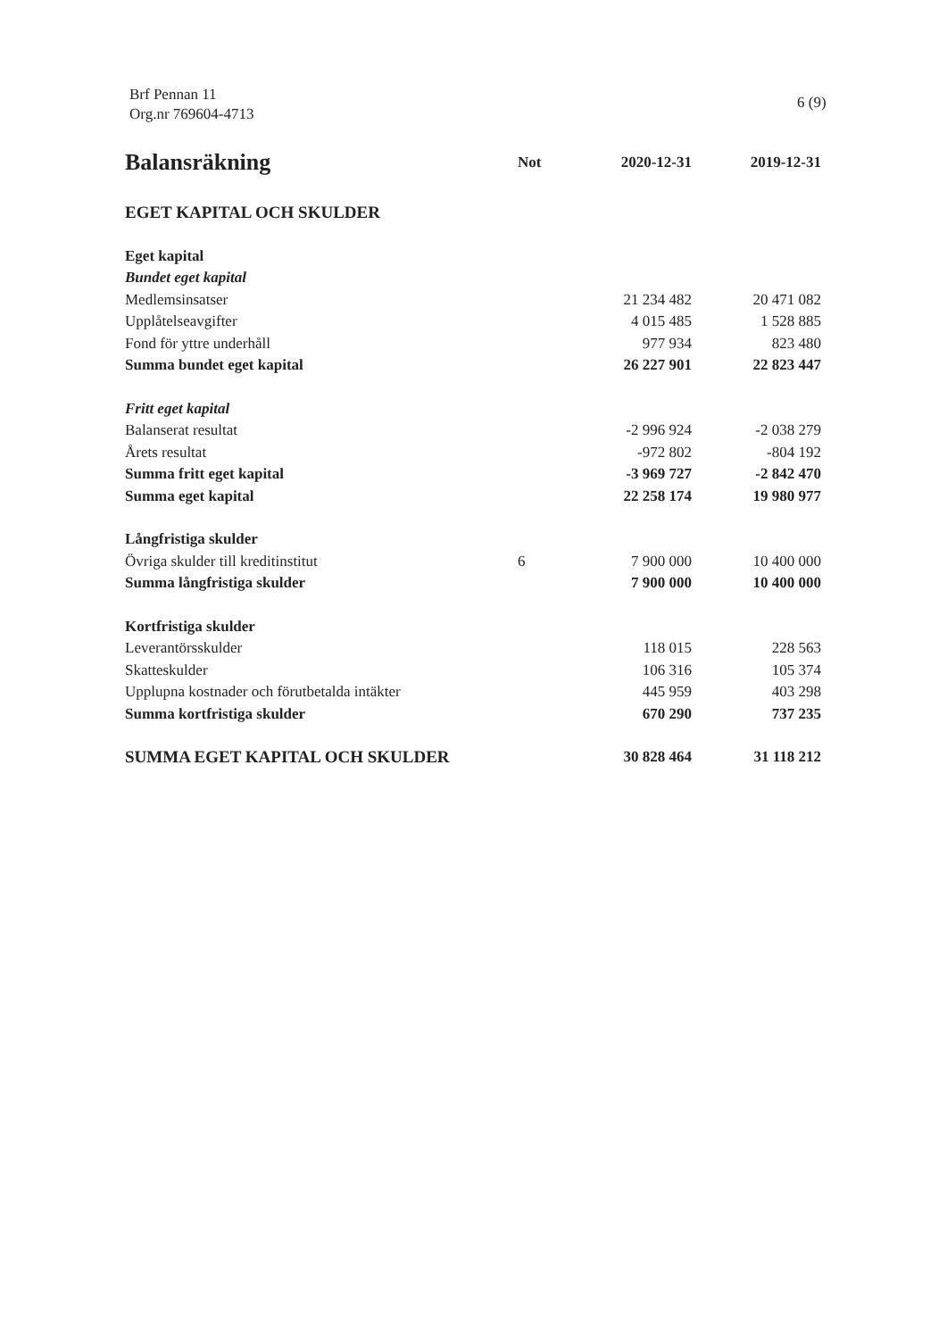Brf Pennan 11
Org.nr 769604-4713
6 (9)
| Balansräkning | Not | 2020-12-31 | 2019-12-31 |
| --- | --- | --- | --- |
| EGET KAPITAL OCH SKULDER | | | |
| Eget kapital | | | |
| Bundet eget kapital | | | |
| Medlemsinsatser | | 21 234 482 | 20 471 082 |
| Upplåtelseavgifter | | 4 015 485 | 1 528 885 |
| Fond för yttre underhåll | | 977 934 | 823 480 |
| Summa bundet eget kapital | | 26 227 901 | 22 823 447 |
| Fritt eget kapital | | | |
| Balanserat resultat | | -2 996 924 | -2 038 279 |
| Årets resultat | | -972 802 | -804 192 |
| Summa fritt eget kapital | | -3 969 727 | -2 842 470 |
| Summa eget kapital | | 22 258 174 | 19 980 977 |
| Långfristiga skulder | | | |
| Övriga skulder till kreditinstitut | 6 | 7 900 000 | 10 400 000 |
| Summa långfristiga skulder | | 7 900 000 | 10 400 000 |
| Kortfristiga skulder | | | |
| Leverantörsskulder | | 118 015 | 228 563 |
| Skatteskulder | | 106 316 | 105 374 |
| Upplupna kostnader och förutbetalda intäkter | | 445 959 | 403 298 |
| Summa kortfristiga skulder | | 670 290 | 737 235 |
| SUMMA EGET KAPITAL OCH SKULDER | | 30 828 464 | 31 118 212 |